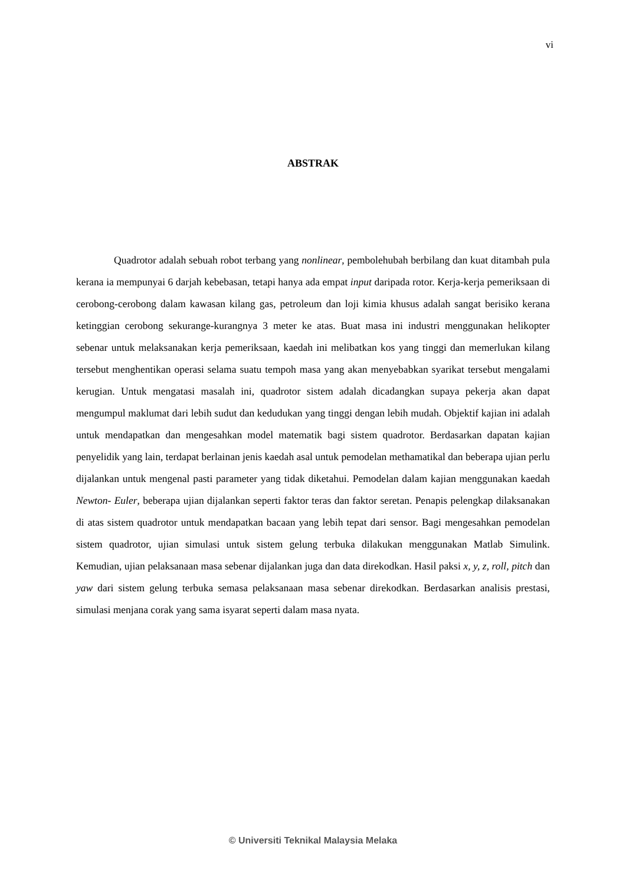vi
ABSTRAK
Quadrotor adalah sebuah robot terbang yang nonlinear, pembolehubah berbilang dan kuat ditambah pula kerana ia mempunyai 6 darjah kebebasan, tetapi hanya ada empat input daripada rotor. Kerja-kerja pemeriksaan di cerobong-cerobong dalam kawasan kilang gas, petroleum dan loji kimia khusus adalah sangat berisiko kerana ketinggian cerobong sekurange-kurangnya 3 meter ke atas. Buat masa ini industri menggunakan helikopter sebenar untuk melaksanakan kerja pemeriksaan, kaedah ini melibatkan kos yang tinggi dan memerlukan kilang tersebut menghentikan operasi selama suatu tempoh masa yang akan menyebabkan syarikat tersebut mengalami kerugian. Untuk mengatasi masalah ini, quadrotor sistem adalah dicadangkan supaya pekerja akan dapat mengumpul maklumat dari lebih sudut dan kedudukan yang tinggi dengan lebih mudah. Objektif kajian ini adalah untuk mendapatkan dan mengesahkan model matematik bagi sistem quadrotor. Berdasarkan dapatan kajian penyelidik yang lain, terdapat berlainan jenis kaedah asal untuk pemodelan methamatikal dan beberapa ujian perlu dijalankan untuk mengenal pasti parameter yang tidak diketahui. Pemodelan dalam kajian menggunakan kaedah Newton- Euler, beberapa ujian dijalankan seperti faktor teras dan faktor seretan. Penapis pelengkap dilaksanakan di atas sistem quadrotor untuk mendapatkan bacaan yang lebih tepat dari sensor. Bagi mengesahkan pemodelan sistem quadrotor, ujian simulasi untuk sistem gelung terbuka dilakukan menggunakan Matlab Simulink. Kemudian, ujian pelaksanaan masa sebenar dijalankan juga dan data direkodkan. Hasil paksi x, y, z, roll, pitch dan yaw dari sistem gelung terbuka semasa pelaksanaan masa sebenar direkodkan. Berdasarkan analisis prestasi, simulasi menjana corak yang sama isyarat seperti dalam masa nyata.
© Universiti Teknikal Malaysia Melaka